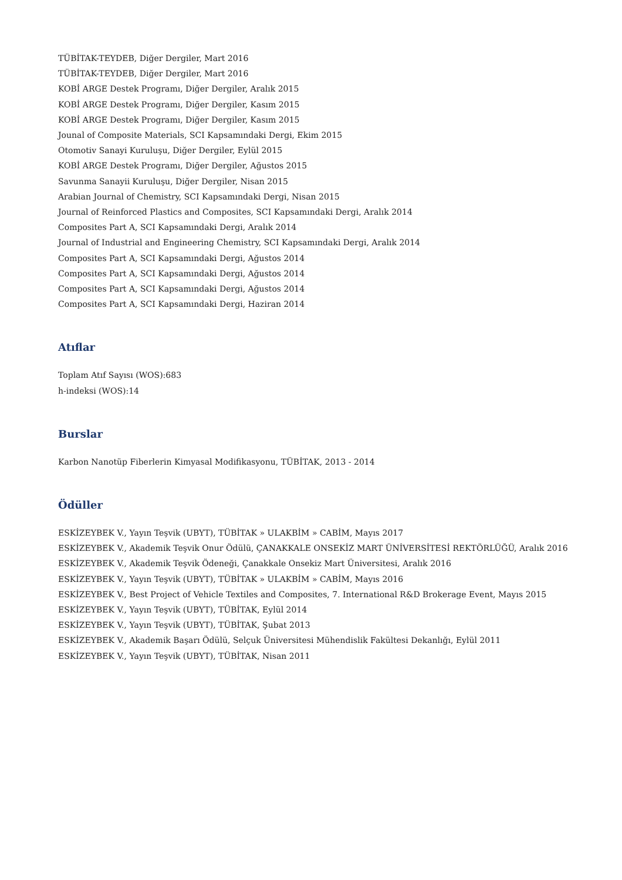TÜBİTAK-TEYDEB, Diğer Dergiler, Mart 2016
TÜBİTAK-TEYDEB, Diğer Dergiler, Mart 2016
KOBİ ARGE Destek Programı, Diğer Dergiler, Aralık 2015
KOBİ ARGE Destek Programı, Diğer Dergiler, Kasım 2015
KOBİ ARGE Destek Programı, Diğer Dergiler, Kasım 2015
Jounal of Composite Materials, SCI Kapsamındaki Dergi, Ekim 2015
Otomotiv Sanayi Kuruluşu, Diğer Dergiler, Eylül 2015
KOBİ ARGE Destek Programı, Diğer Dergiler, Ağustos 2015
Savunma Sanayii Kuruluşu, Diğer Dergiler, Nisan 2015
Arabian Journal of Chemistry, SCI Kapsamındaki Dergi, Nisan 2015
Journal of Reinforced Plastics and Composites, SCI Kapsamındaki Dergi, Aralık 2014
Composites Part A, SCI Kapsamındaki Dergi, Aralık 2014
Journal of Industrial and Engineering Chemistry, SCI Kapsamındaki Dergi, Aralık 2014
Composites Part A, SCI Kapsamındaki Dergi, Ağustos 2014
Composites Part A, SCI Kapsamındaki Dergi, Ağustos 2014
Composites Part A, SCI Kapsamındaki Dergi, Ağustos 2014
Composites Part A, SCI Kapsamındaki Dergi, Haziran 2014
Atıflar
Toplam Atıf Sayısı (WOS):683
h-indeksi (WOS):14
Burslar
Karbon Nanotüp Fiberlerin Kimyasal Modifikasyonu, TÜBİTAK, 2013 - 2014
Ödüller
ESKİZEYBEK V., Yayın Teşvik (UBYT), TÜBİTAK » ULAKBİM » CABİM, Mayıs 2017
ESKİZEYBEK V., Akademik Teşvik Onur Ödülü, ÇANAKKALE ONSEKİZ MART ÜNİVERSİTESİ REKTÖRLÜĞÜ, Aralık 2016
ESKİZEYBEK V., Akademik Teşvik Ödeneği, Çanakkale Onsekiz Mart Üniversitesi, Aralık 2016
ESKİZEYBEK V., Yayın Teşvik (UBYT), TÜBİTAK » ULAKBİM » CABİM, Mayıs 2016
ESKİZEYBEK V., Best Project of Vehicle Textiles and Composites, 7. International R&D Brokerage Event, Mayıs 2015
ESKİZEYBEK V., Yayın Teşvik (UBYT), TÜBİTAK, Eylül 2014
ESKİZEYBEK V., Yayın Teşvik (UBYT), TÜBİTAK, Şubat 2013
ESKİZEYBEK V., Akademik Başarı Ödülü, Selçuk Üniversitesi Mühendislik Fakültesi Dekanlığı, Eylül 2011
ESKİZEYBEK V., Yayın Teşvik (UBYT), TÜBİTAK, Nisan 2011